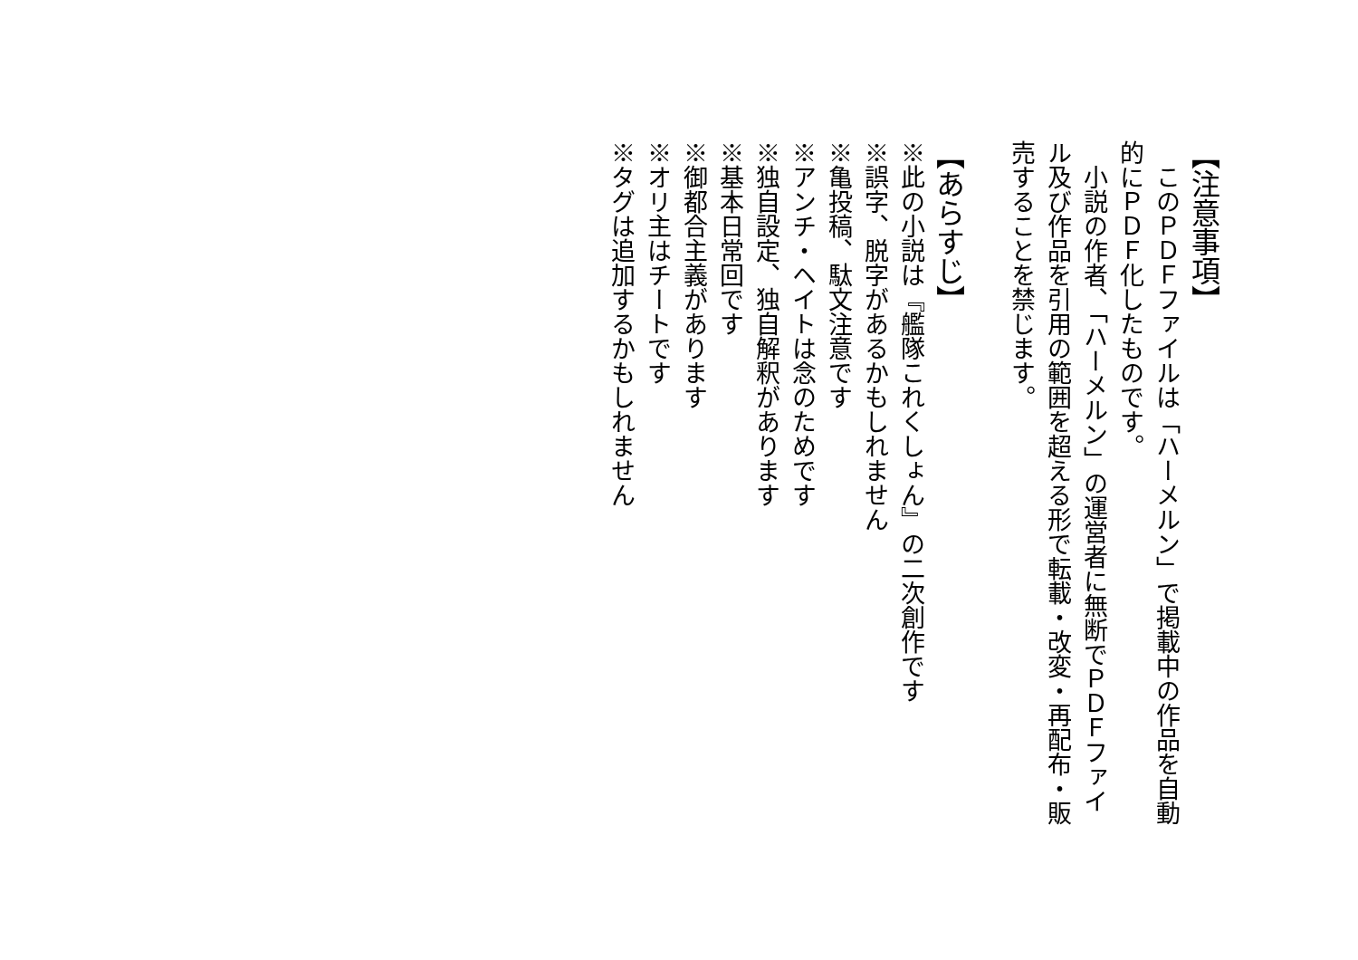【注意事項】
　このＰＤＦファイルは「ハーメルン」で掲載中の作品を自動的にＰＤＦ化したものです。
　小説の作者、「ハーメルン」の運営者に無断でＰＤＦファイル及び作品を引用の範囲を超える形で転載・改変・再配布・販売することを禁じます。
【あらすじ】
※此の小説は『艦隊これくしょん』の二次創作です
※誤字、脱字があるかもしれません
※亀投稿、駄文注意です
※アンチ・ヘイトは念のためです
※独自設定、独自解釈があります
※基本日常回です
※御都合主義があります
※オリ主はチートです
※タグは追加するかもしれません